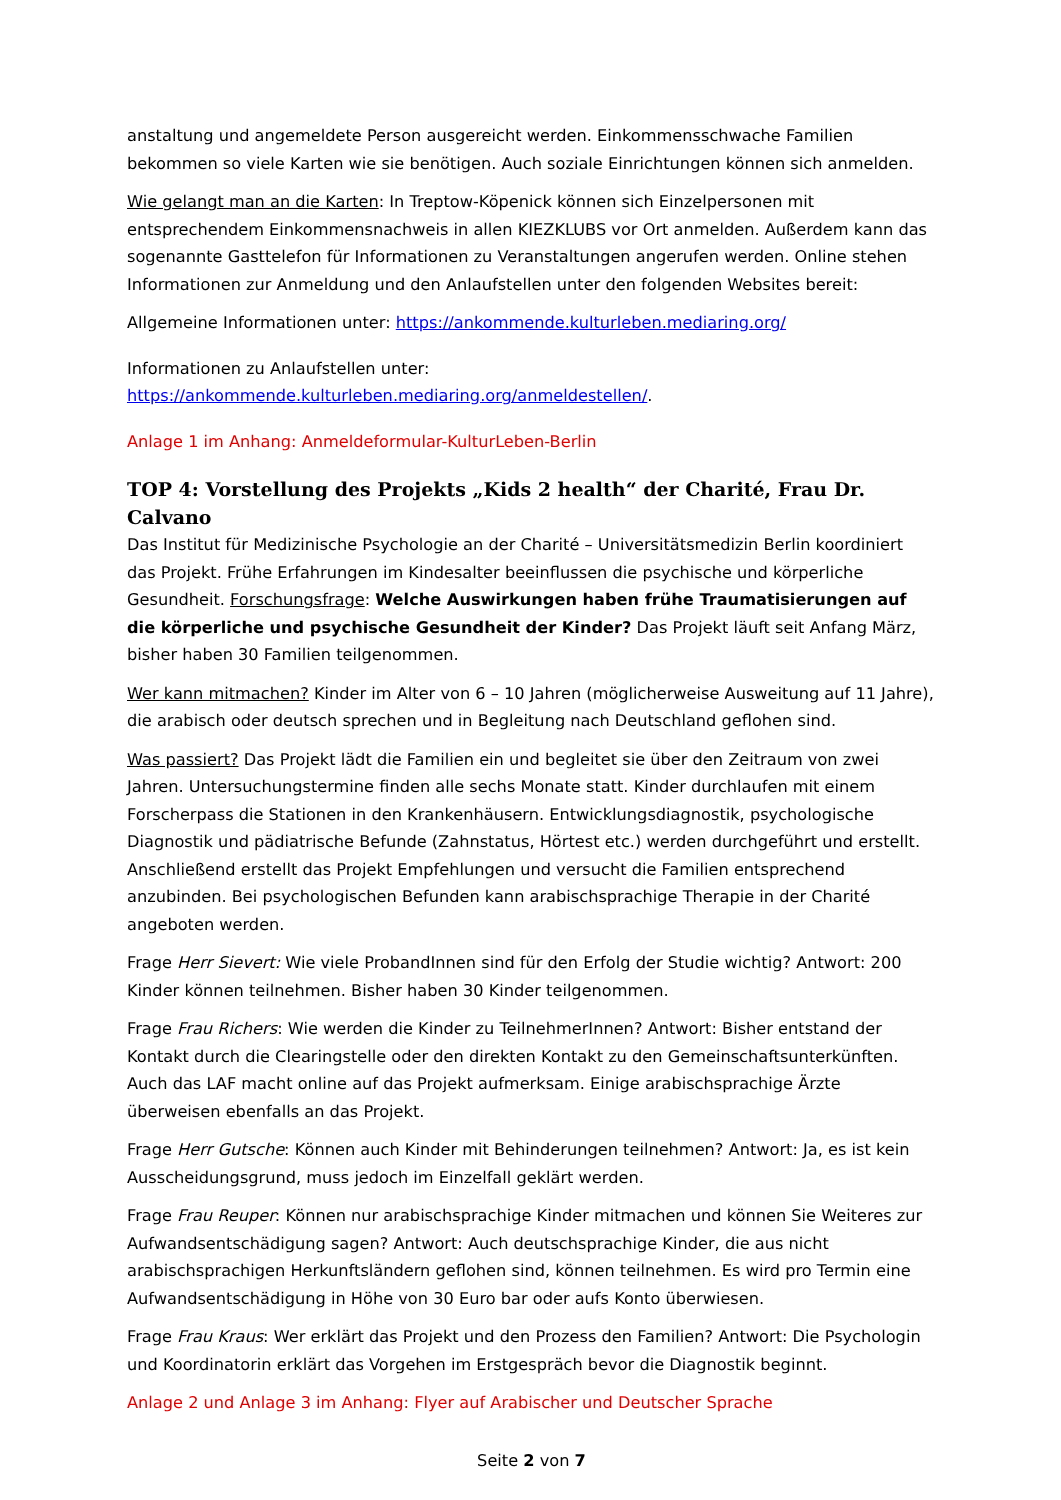anstaltung und angemeldete Person ausgereicht werden. Einkommensschwache Familien bekommen so viele Karten wie sie benötigen. Auch soziale Einrichtungen können sich anmelden.
Wie gelangt man an die Karten: In Treptow-Köpenick können sich Einzelpersonen mit entsprechendem Einkommensnachweis in allen KIEZKLUBS vor Ort anmelden. Außerdem kann das sogenannte Gasttelefon für Informationen zu Veranstaltungen angerufen werden. Online stehen Informationen zur Anmeldung und den Anlaufstellen unter den folgenden Websites bereit:
Allgemeine Informationen unter: https://ankommende.kulturleben.mediaring.org/
Informationen zu Anlaufstellen unter:
https://ankommende.kulturleben.mediaring.org/anmeldestellen/.
Anlage 1 im Anhang: Anmeldeformular-KulturLeben-Berlin
TOP 4: Vorstellung des Projekts „Kids 2 health“ der Charité, Frau Dr. Calvano
Das Institut für Medizinische Psychologie an der Charité – Universitätsmedizin Berlin koordiniert das Projekt. Frühe Erfahrungen im Kindesalter beeinflussen die psychische und körperliche Gesundheit. Forschungsfrage: Welche Auswirkungen haben frühe Traumatisierungen auf die körperliche und psychische Gesundheit der Kinder? Das Projekt läuft seit Anfang März, bisher haben 30 Familien teilgenommen.
Wer kann mitmachen? Kinder im Alter von 6 – 10 Jahren (möglicherweise Ausweitung auf 11 Jahre), die arabisch oder deutsch sprechen und in Begleitung nach Deutschland geflohen sind.
Was passiert? Das Projekt lädt die Familien ein und begleitet sie über den Zeitraum von zwei Jahren. Untersuchungstermine finden alle sechs Monate statt. Kinder durchlaufen mit einem Forscherpass die Stationen in den Krankenhäusern. Entwicklungsdiagnostik, psychologische Diagnostik und pädiatrische Befunde (Zahnstatus, Hörtest etc.) werden durchgeführt und erstellt. Anschließend erstellt das Projekt Empfehlungen und versucht die Familien entsprechend anzubinden. Bei psychologischen Befunden kann arabischsprachige Therapie in der Charité angeboten werden.
Frage Herr Sievert: Wie viele ProbandInnen sind für den Erfolg der Studie wichtig? Antwort: 200 Kinder können teilnehmen. Bisher haben 30 Kinder teilgenommen.
Frage Frau Richers: Wie werden die Kinder zu TeilnehmerInnen? Antwort: Bisher entstand der Kontakt durch die Clearingstelle oder den direkten Kontakt zu den Gemeinschaftsunterkünften. Auch das LAF macht online auf das Projekt aufmerksam. Einige arabischsprachige Ärzte überweisen ebenfalls an das Projekt.
Frage Herr Gutsche: Können auch Kinder mit Behinderungen teilnehmen? Antwort: Ja, es ist kein Ausscheidungsgrund, muss jedoch im Einzelfall geklärt werden.
Frage Frau Reuper: Können nur arabischsprachige Kinder mitmachen und können Sie Weiteres zur Aufwandsentschädigung sagen? Antwort: Auch deutschsprachige Kinder, die aus nicht arabischsprachigen Herkunftsländern geflohen sind, können teilnehmen. Es wird pro Termin eine Aufwandsentschädigung in Höhe von 30 Euro bar oder aufs Konto überwiesen.
Frage Frau Kraus: Wer erklärt das Projekt und den Prozess den Familien? Antwort: Die Psychologin und Koordinatorin erklärt das Vorgehen im Erstgespräch bevor die Diagnostik beginnt.
Anlage 2 und Anlage 3 im Anhang: Flyer auf Arabischer und Deutscher Sprache
Seite 2 von 7